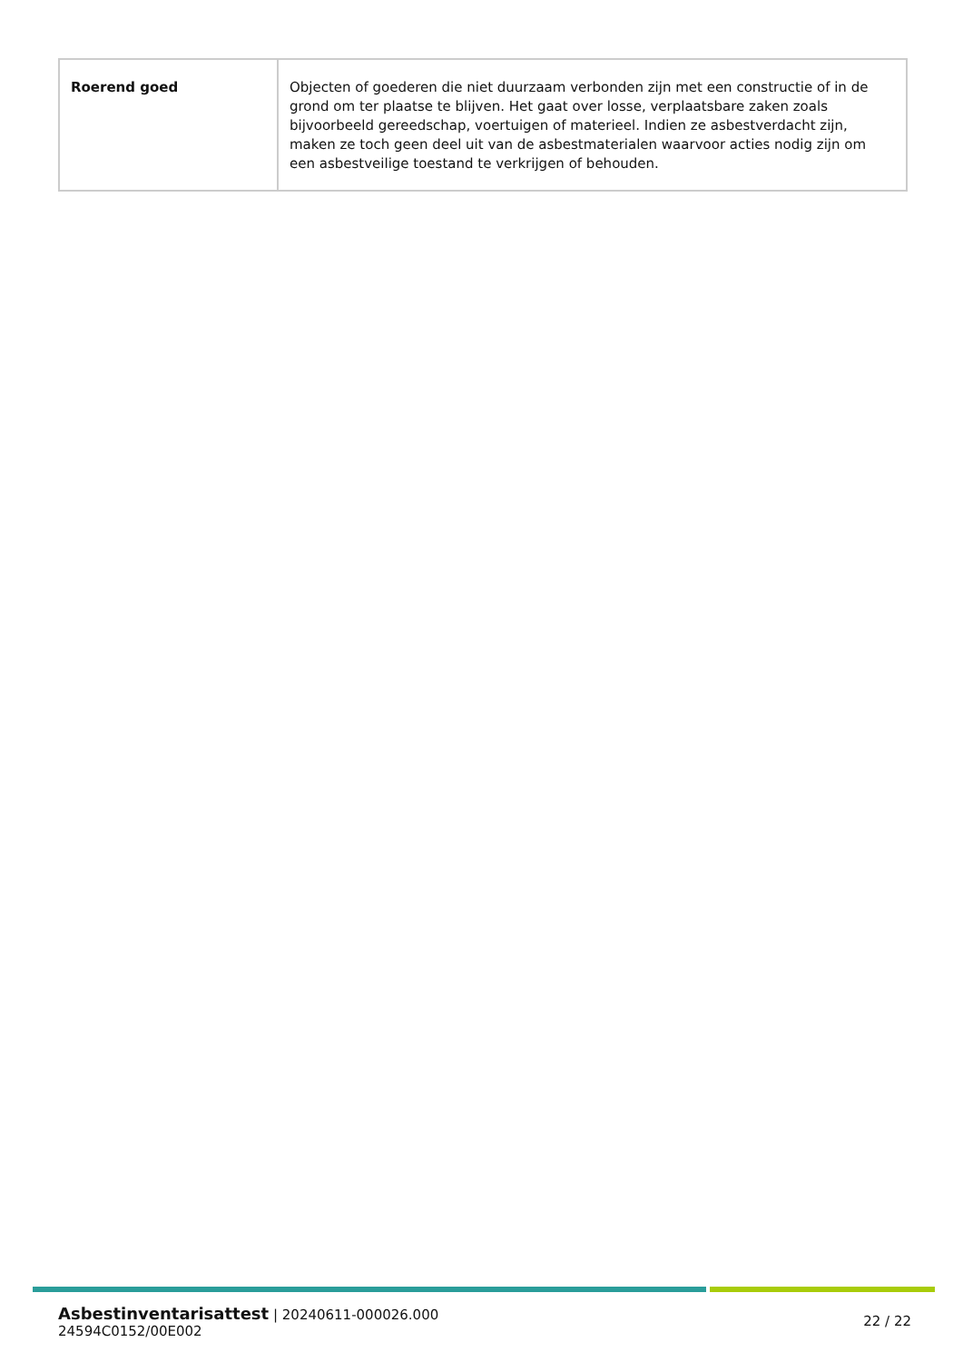| Roerend goed | Objecten of goederen die niet duurzaam verbonden zijn met een constructie of in de grond om ter plaatse te blijven. Het gaat over losse, verplaatsbare zaken zoals bijvoorbeeld gereedschap, voertuigen of materieel. Indien ze asbestverdacht zijn, maken ze toch geen deel uit van de asbestmaterialen waarvoor acties nodig zijn om een asbestveilige toestand te verkrijgen of behouden. |
Asbestinventarisattest | 20240611-000026.000
24594C0152/00E002
22 / 22